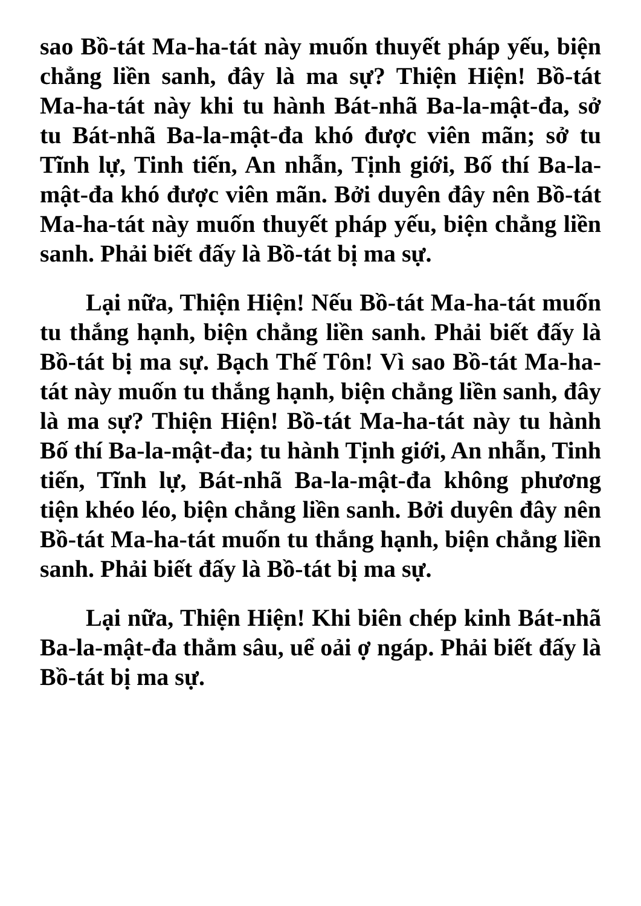sao Bồ-tát Ma-ha-tát này muốn thuyết pháp yếu, biện chẳng liền sanh, đây là ma sự? Thiện Hiện! Bồ-tát Ma-ha-tát này khi tu hành Bát-nhã Ba-la-mật-đa, sở tu Bát-nhã Ba-la-mật-đa khó được viên mãn; sở tu Tĩnh lự, Tinh tiến, An nhẫn, Tịnh giới, Bố thí Ba-la-mật-đa khó được viên mãn. Bởi duyên đây nên Bồ-tát Ma-ha-tát này muốn thuyết pháp yếu, biện chẳng liền sanh. Phải biết đấy là Bồ-tát bị ma sự.
Lại nữa, Thiện Hiện! Nếu Bồ-tát Ma-ha-tát muốn tu thắng hạnh, biện chẳng liền sanh. Phải biết đấy là Bồ-tát bị ma sự. Bạch Thế Tôn! Vì sao Bồ-tát Ma-ha-tát này muốn tu thắng hạnh, biện chẳng liền sanh, đây là ma sự? Thiện Hiện! Bồ-tát Ma-ha-tát này tu hành Bố thí Ba-la-mật-đa; tu hành Tịnh giới, An nhẫn, Tinh tiến, Tĩnh lự, Bát-nhã Ba-la-mật-đa không phương tiện khéo léo, biện chẳng liền sanh. Bởi duyên đây nên Bồ-tát Ma-ha-tát muốn tu thắng hạnh, biện chẳng liền sanh. Phải biết đấy là Bồ-tát bị ma sự.
Lại nữa, Thiện Hiện! Khi biên chép kinh Bát-nhã Ba-la-mật-đa thẳm sâu, uể oải ợ ngáp. Phải biết đấy là Bồ-tát bị ma sự.